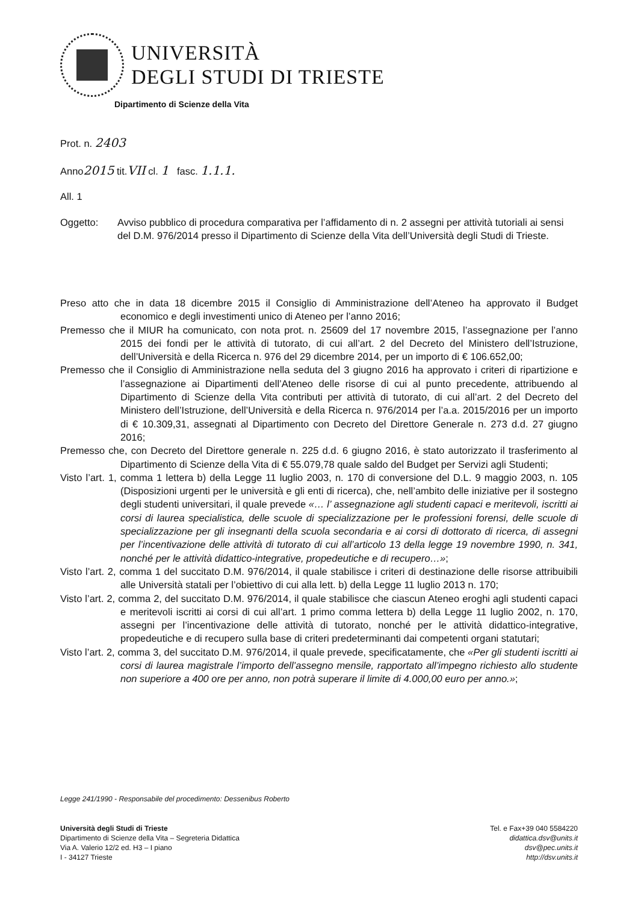UNIVERSITÀ
DEGLI STUDI DI TRIESTE
Dipartimento di Scienze della Vita
Prot. n. 2403
Anno2015 tit.VII cl. 1 fasc. 1.1.1.
All. 1
Oggetto: Avviso pubblico di procedura comparativa per l’affidamento di n. 2 assegni per attività tutoriali ai sensi del D.M. 976/2014 presso il Dipartimento di Scienze della Vita dell’Università degli Studi di Trieste.
Preso atto che in data 18 dicembre 2015 il Consiglio di Amministrazione dell’Ateneo ha approvato il Budget economico e degli investimenti unico di Ateneo per l’anno 2016;
Premesso che il MIUR ha comunicato, con nota prot. n. 25609 del 17 novembre 2015, l’assegnazione per l’anno 2015 dei fondi per le attività di tutorato, di cui all’art. 2 del Decreto del Ministero dell’Istruzione, dell’Università e della Ricerca n. 976 del 29 dicembre 2014, per un importo di € 106.652,00;
Premesso che il Consiglio di Amministrazione nella seduta del 3 giugno 2016 ha approvato i criteri di ripartizione e l’assegnazione ai Dipartimenti dell’Ateneo delle risorse di cui al punto precedente, attribuendo al Dipartimento di Scienze della Vita contributi per attività di tutorato, di cui all’art. 2 del Decreto del Ministero dell’Istruzione, dell’Università e della Ricerca n. 976/2014 per l’a.a. 2015/2016 per un importo di € 10.309,31, assegnati al Dipartimento con Decreto del Direttore Generale n. 273 d.d. 27 giugno 2016;
Premesso che, con Decreto del Direttore generale n. 225 d.d. 6 giugno 2016, è stato autorizzato il trasferimento al Dipartimento di Scienze della Vita di € 55.079,78 quale saldo del Budget per Servizi agli Studenti;
Visto l’art. 1, comma 1 lettera b) della Legge 11 luglio 2003, n. 170 di conversione del D.L. 9 maggio 2003, n. 105 (Disposizioni urgenti per le università e gli enti di ricerca), che, nell’ambito delle iniziative per il sostegno degli studenti universitari, il quale prevede «… l’ assegnazione agli studenti capaci e meritevoli, iscritti ai corsi di laurea specialistica, delle scuole di specializzazione per le professioni forensi, delle scuole di specializzazione per gli insegnanti della scuola secondaria e ai corsi di dottorato di ricerca, di assegni per l’incentivazione delle attività di tutorato di cui all’articolo 13 della legge 19 novembre 1990, n. 341, nonché per le attività didattico-integrative, propedeutiche e di recupero…»;
Visto l’art. 2, comma 1 del succitato D.M. 976/2014, il quale stabilisce i criteri di destinazione delle risorse attribuibili alle Università statali per l’obiettivo di cui alla lett. b) della Legge 11 luglio 2013 n. 170;
Visto l’art. 2, comma 2, del succitato D.M. 976/2014, il quale stabilisce che ciascun Ateneo eroghi agli studenti capaci e meritevoli iscritti ai corsi di cui all’art. 1 primo comma lettera b) della Legge 11 luglio 2002, n. 170, assegni per l’incentivazione delle attività di tutorato, nonché per le attività didattico-integrative, propedeutiche e di recupero sulla base di criteri predeterminanti dai competenti organi statutari;
Visto l’art. 2, comma 3, del succitato D.M. 976/2014, il quale prevede, specificatamente, che «Per gli studenti iscritti ai corsi di laurea magistrale l’importo dell’assegno mensile, rapportato all’impegno richiesto allo studente non superiore a 400 ore per anno, non potrà superare il limite di 4.000,00 euro per anno.»;
Legge 241/1990 - Responsabile del procedimento: Dessenibus Roberto
Università degli Studi di Trieste
Dipartimento di Scienze della Vita – Segreteria Didattica
Via A. Valerio 12/2 ed. H3 – I piano
I - 34127 Trieste
Tel. e Fax+39 040 5584220
didattica.dsv@units.it
dsv@pec.units.it
http://dsv.units.it